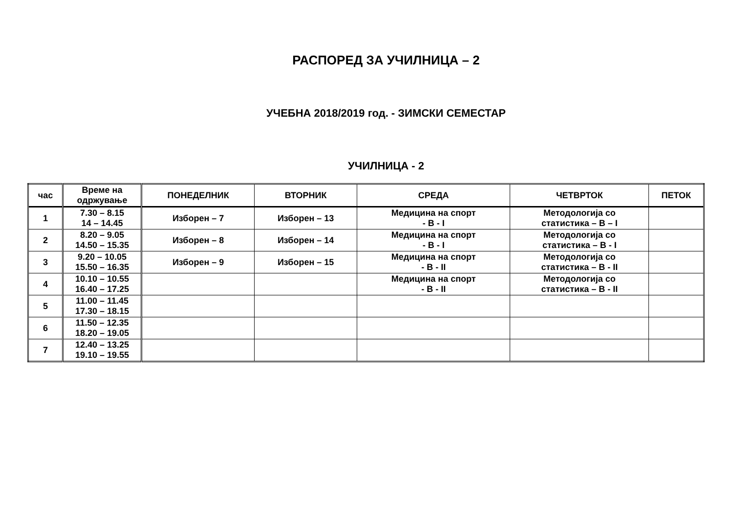РАСПОРЕД ЗА УЧИЛНИЦА – 2
УЧЕБНА 2018/2019 год. - ЗИМСКИ СЕМЕСТАР
УЧИЛНИЦА - 2
| час | Време на одржување | ПОНЕДЕЛНИК | ВТОРНИК | СРЕДА | ЧЕТВРТОК | ПЕТОК |
| --- | --- | --- | --- | --- | --- | --- |
| 1 | 7.30 – 8.15 14 – 14.45 | Изборен – 7 | Изборен – 13 | Медицина на спорт - В - I | Методологија со статистика – В – I | |
| 2 | 8.20 – 9.05 14.50 – 15.35 | Изборен – 8 | Изборен – 14 | Медицина на спорт - В - I | Методологија со статистика – В - I | |
| 3 | 9.20 – 10.05 15.50 – 16.35 | Изборен – 9 | Изборен – 15 | Медицина на спорт - В - II | Методологија со статистика – В - II | |
| 4 | 10.10 – 10.55 16.40 – 17.25 | | | Медицина на спорт - В - II | Методологија со статистика – В - II | |
| 5 | 11.00 – 11.45 17.30 – 18.15 | | | | | |
| 6 | 11.50 – 12.35 18.20 – 19.05 | | | | | |
| 7 | 12.40 – 13.25 19.10 – 19.55 | | | | | |